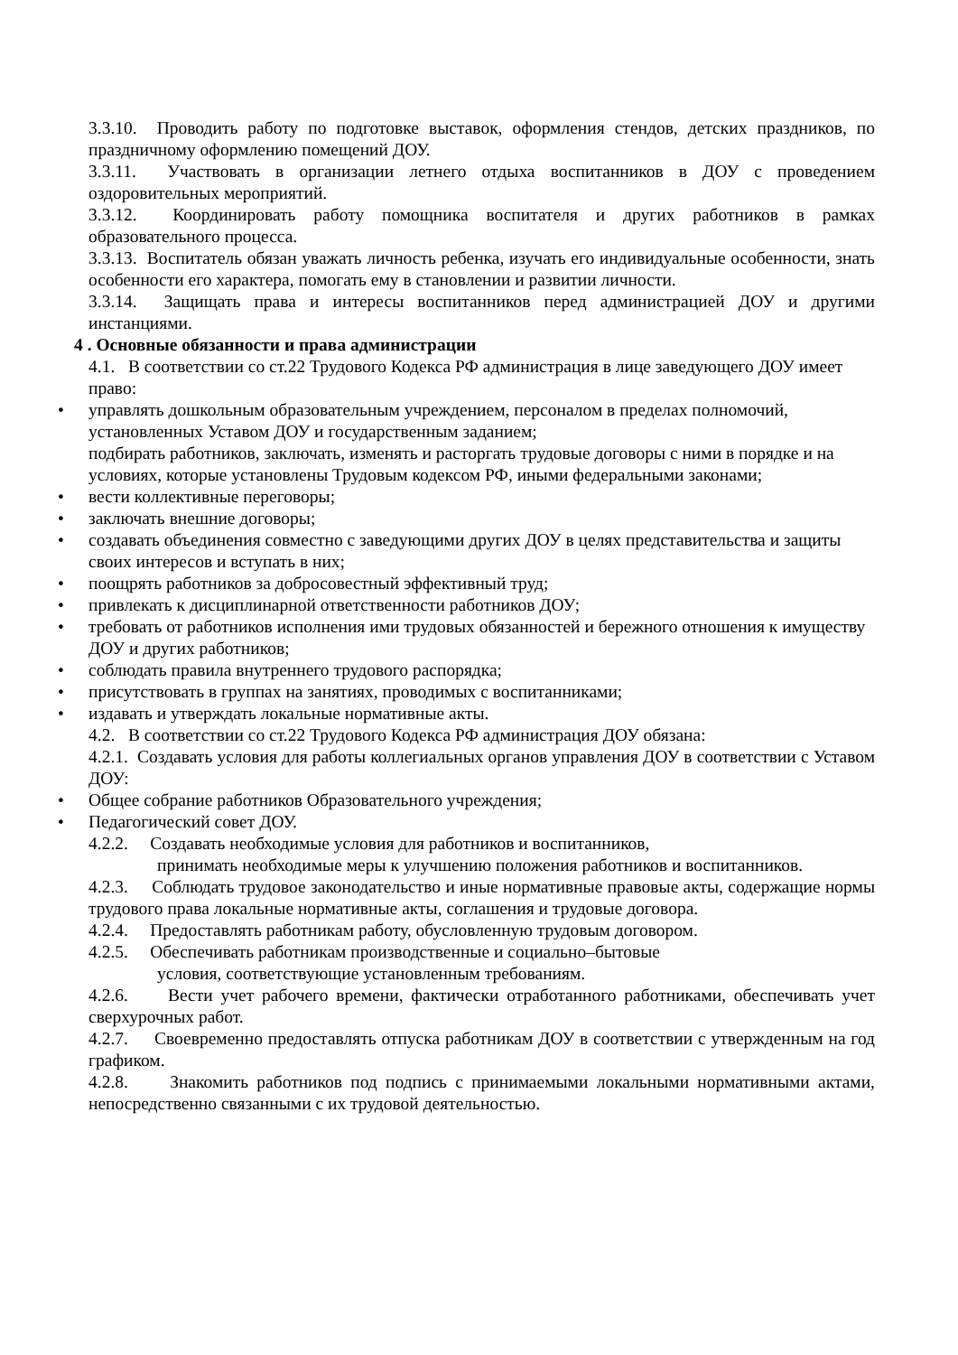3.3.10. Проводить работу по подготовке выставок, оформления стендов, детских праздников, по праздничному оформлению помещений ДОУ.
3.3.11. Участвовать в организации летнего отдыха воспитанников в ДОУ с проведением оздоровительных мероприятий.
3.3.12. Координировать работу помощника воспитателя и других работников в рамках образовательного процесса.
3.3.13. Воспитатель обязан уважать личность ребенка, изучать его индивидуальные особенности, знать особенности его характера, помогать ему в становлении и развитии личности.
3.3.14. Защищать права и интересы воспитанников перед администрацией ДОУ и другими инстанциями.
4 . Основные обязанности и права администрации
4.1. В соответствии со ст.22 Трудового Кодекса РФ администрация в лице заведующего ДОУ имеет право:
• управлять дошкольным образовательным учреждением, персоналом в пределах полномочий, установленных Уставом ДОУ и государственным заданием;
подбирать работников, заключать, изменять и расторгать трудовые договоры с ними в порядке и на условиях, которые установлены Трудовым кодексом РФ, иными федеральными законами;
• вести коллективные переговоры;
• заключать внешние договоры;
• создавать объединения совместно с заведующими других ДОУ в целях представительства и защиты своих интересов и вступать в них;
• поощрять работников за добросовестный эффективный труд;
• привлекать к дисциплинарной ответственности работников ДОУ;
• требовать от работников исполнения ими трудовых обязанностей и бережного отношения к имуществу ДОУ и других работников;
• соблюдать правила внутреннего трудового распорядка;
• присутствовать в группах на занятиях, проводимых с воспитанниками;
• издавать и утверждать локальные нормативные акты.
4.2. В соответствии со ст.22 Трудового Кодекса РФ администрация ДОУ обязана:
4.2.1. Создавать условия для работы коллегиальных органов управления ДОУ в соответствии с Уставом ДОУ:
• Общее собрание работников Образовательного учреждения;
• Педагогический совет ДОУ.
4.2.2. Создавать необходимые условия для работников и воспитанников,
принимать необходимые меры к улучшению положения работников и воспитанников.
4.2.3. Соблюдать трудовое законодательство и иные нормативные правовые акты, содержащие нормы трудового права локальные нормативные акты, соглашения и трудовые договора.
4.2.4. Предоставлять работникам работу, обусловленную трудовым договором.
4.2.5. Обеспечивать работникам производственные и социально–бытовые
условия, соответствующие установленным требованиям.
4.2.6. Вести учет рабочего времени, фактически отработанного работниками, обеспечивать учет сверхурочных работ.
4.2.7. Своевременно предоставлять отпуска работникам ДОУ в соответствии с утвержденным на год графиком.
4.2.8. Знакомить работников под подпись с принимаемыми локальными нормативными актами, непосредственно связанными с их трудовой деятельностью.